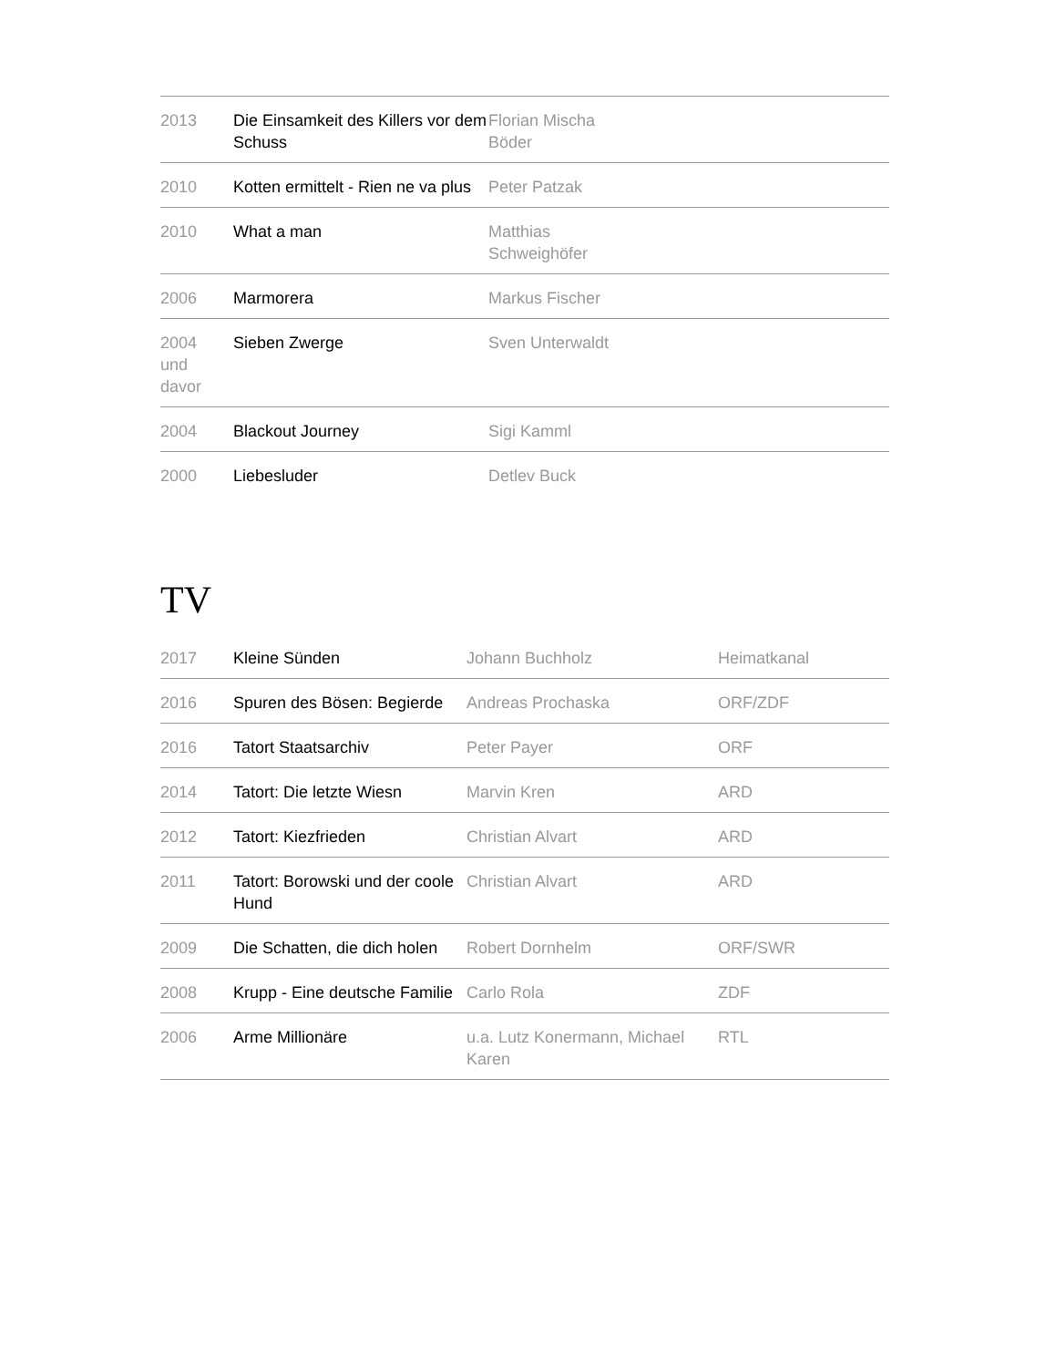| 2013 | Die Einsamkeit des Killers vor dem Schuss | Florian Mischa Böder | |
| 2010 | Kotten ermittelt - Rien ne va plus | Peter Patzak | |
| 2010 | What a man | Matthias Schweighöfer | |
| 2006 | Marmorera | Markus Fischer | |
| 2004 und davor | Sieben Zwerge | Sven Unterwaldt | |
| 2004 | Blackout Journey | Sigi Kamml | |
| 2000 | Liebesluder | Detlev Buck | |
TV
| 2017 | Kleine Sünden | Johann Buchholz | Heimatkanal |
| 2016 | Spuren des Bösen: Begierde | Andreas Prochaska | ORF/ZDF |
| 2016 | Tatort Staatsarchiv | Peter Payer | ORF |
| 2014 | Tatort: Die letzte Wiesn | Marvin Kren | ARD |
| 2012 | Tatort: Kiezfrieden | Christian Alvart | ARD |
| 2011 | Tatort: Borowski und der coole Hund | Christian Alvart | ARD |
| 2009 | Die Schatten, die dich holen | Robert Dornhelm | ORF/SWR |
| 2008 | Krupp - Eine deutsche Familie | Carlo Rola | ZDF |
| 2006 | Arme Millionäre | u.a. Lutz Konermann, Michael Karen | RTL |